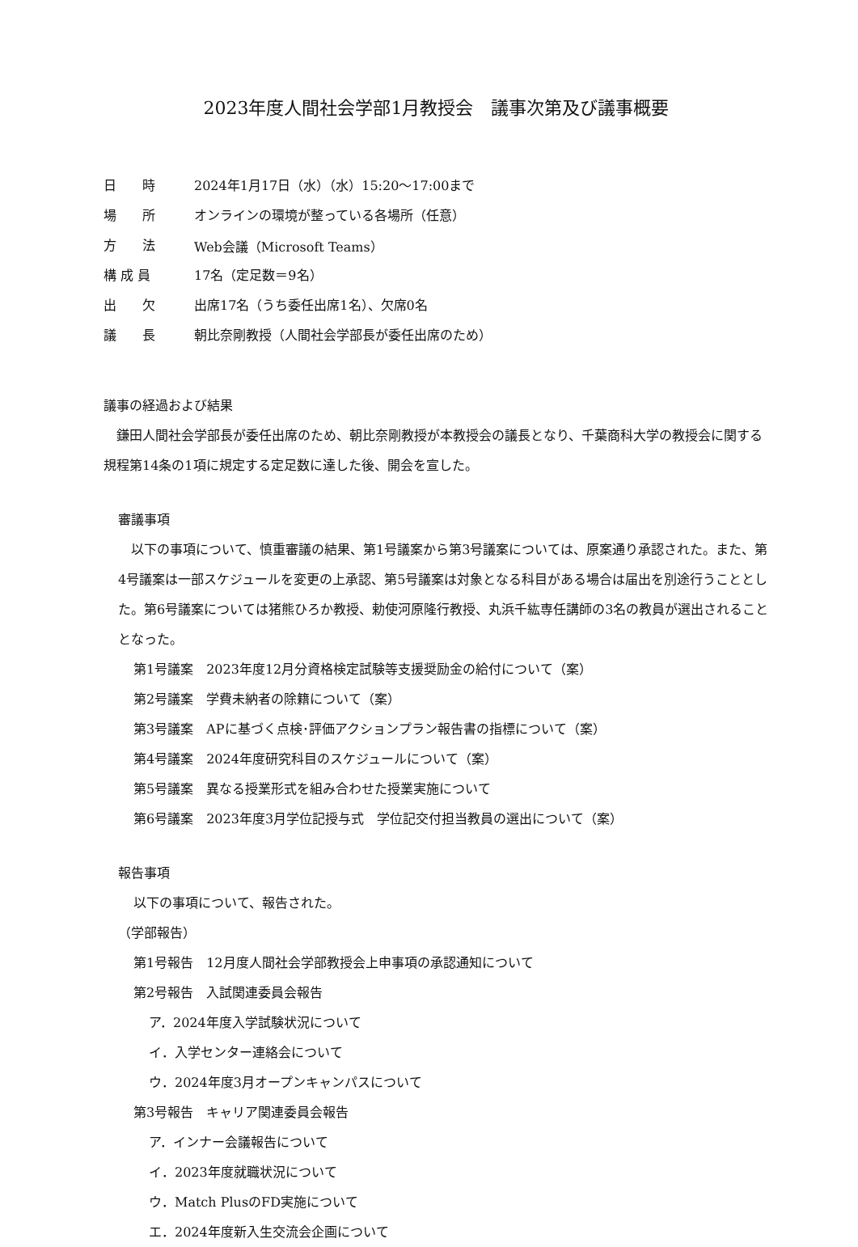2023年度人間社会学部1月教授会　議事次第及び議事概要
| 日 時 | 2024年1月17日（水）（水）15:20～17:00まで |
| 場 所 | オンラインの環境が整っている各場所（任意） |
| 方 法 | Web会議（Microsoft Teams） |
| 構 成 員 | 17名（定足数＝9名） |
| 出 欠 | 出席17名（うち委任出席1名）、欠席0名 |
| 議 長 | 朝比奈剛教授（人間社会学部長が委任出席のため） |
議事の経過および結果
　鎌田人間社会学部長が委任出席のため、朝比奈剛教授が本教授会の議長となり、千葉商科大学の教授会に関する規程第14条の1項に規定する定足数に達した後、開会を宣した。
審議事項
　以下の事項について、慎重審議の結果、第1号議案から第3号議案については、原案通り承認された。また、第4号議案は一部スケジュールを変更の上承認、第5号議案は対象となる科目がある場合は届出を別途行うこととした。第6号議案については猪熊ひろか教授、勅使河原隆行教授、丸浜千紘専任講師の3名の教員が選出されることとなった。
第1号議案　2023年度12月分資格検定試験等支援奨励金の給付について（案）
第2号議案　学費未納者の除籍について（案）
第3号議案　APに基づく点検･評価アクションプラン報告書の指標について（案）
第4号議案　2024年度研究科目のスケジュールについて（案）
第5号議案　異なる授業形式を組み合わせた授業実施について
第6号議案　2023年度3月学位記授与式　学位記交付担当教員の選出について（案）
報告事項
以下の事項について、報告された。
（学部報告）
第1号報告　12月度人間社会学部教授会上申事項の承認通知について
第2号報告　入試関連委員会報告
ア．2024年度入学試験状況について
イ．入学センター連絡会について
ウ．2024年度3月オープンキャンパスについて
第3号報告　キャリア関連委員会報告
ア．インナー会議報告について
イ．2023年度就職状況について
ウ．Match PlusのFD実施について
エ．2024年度新入生交流会企画について